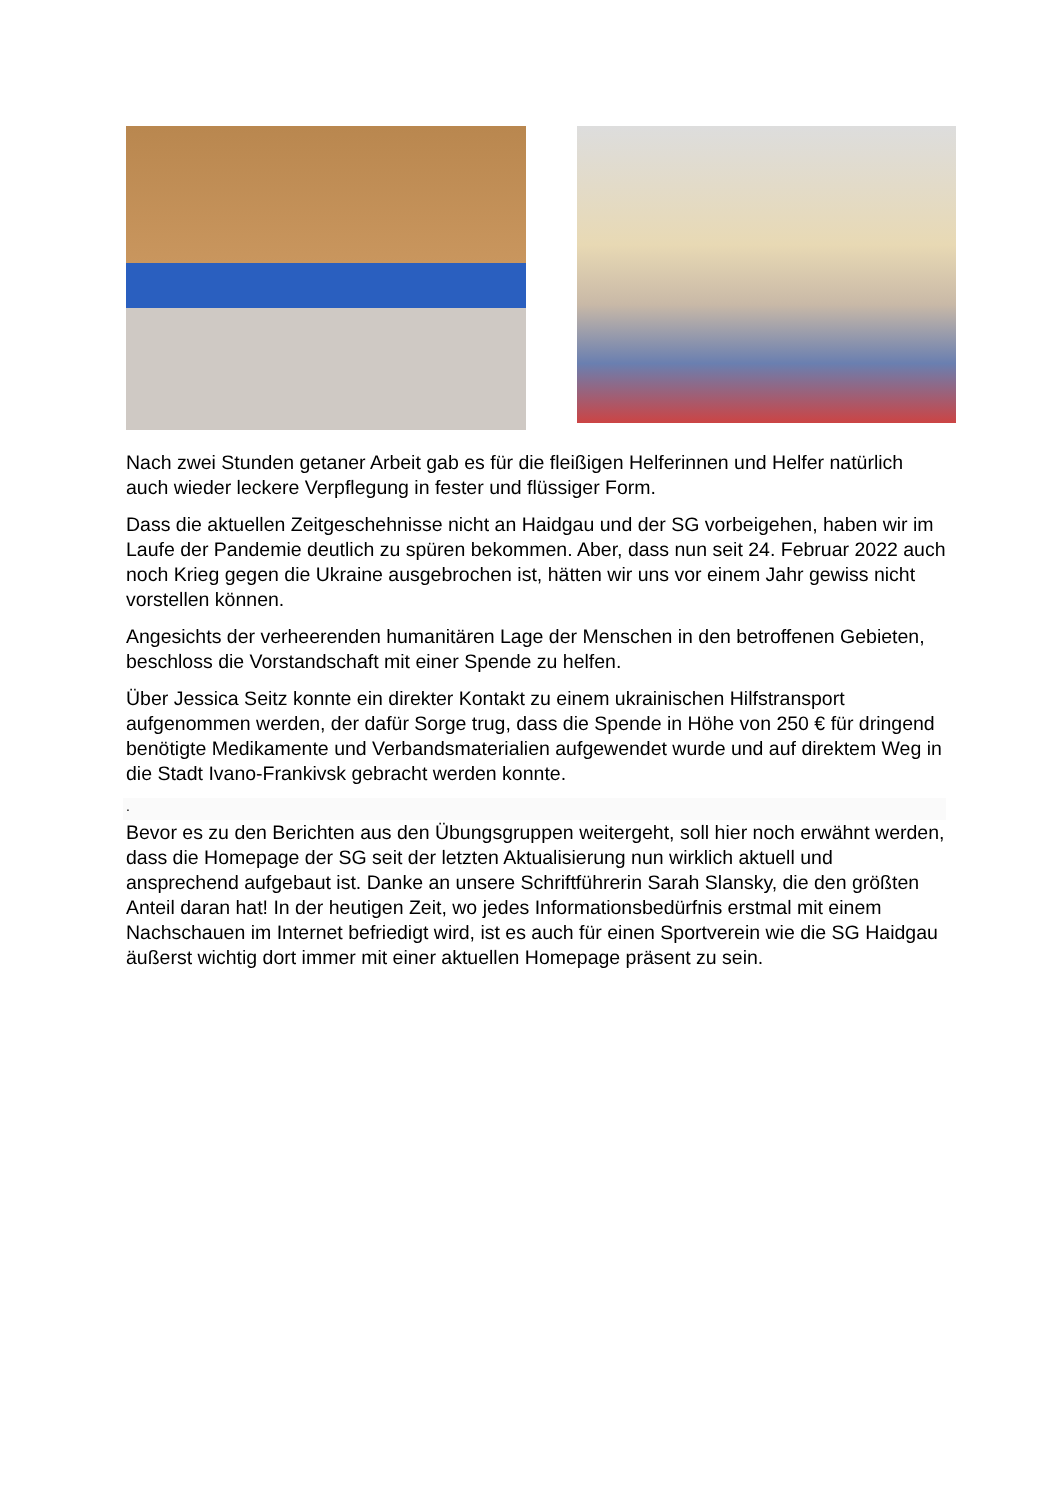Nach zwei Stunden getaner Arbeit gab es für die fleißigen Helferinnen und Helfer natürlich auch wieder leckere Verpflegung in fester und flüssiger Form.
Dass die aktuellen Zeitgeschehnisse nicht an Haidgau und der SG vorbeigehen, haben wir im Laufe der Pandemie deutlich zu spüren bekommen. Aber, dass nun seit 24. Februar 2022 auch noch Krieg gegen die Ukraine ausgebrochen ist, hätten wir uns vor einem Jahr gewiss nicht vorstellen können.
Angesichts der verheerenden humanitären Lage der Menschen in den betroffenen Gebieten, beschloss die Vorstandschaft mit einer Spende zu helfen.
Über Jessica Seitz konnte ein direkter Kontakt zu einem ukrainischen Hilfstransport aufgenommen werden, der dafür Sorge trug, dass die Spende in Höhe von 250 € für dringend benötigte Medikamente und Verbandsmaterialien aufgewendet wurde und auf direktem Weg in die Stadt Ivano-Frankivsk gebracht werden konnte.
.
Bevor es zu den Berichten aus den Übungsgruppen weitergeht, soll hier noch erwähnt werden, dass die Homepage der SG seit der letzten Aktualisierung nun wirklich aktuell und ansprechend aufgebaut ist. Danke an unsere Schriftführerin Sarah Slansky, die den größten Anteil daran hat! In der heutigen Zeit, wo jedes Informationsbedürfnis erstmal mit einem Nachschauen im Internet befriedigt wird, ist es auch für einen Sportverein wie die SG Haidgau äußerst wichtig dort immer mit einer aktuellen Homepage präsent zu sein.